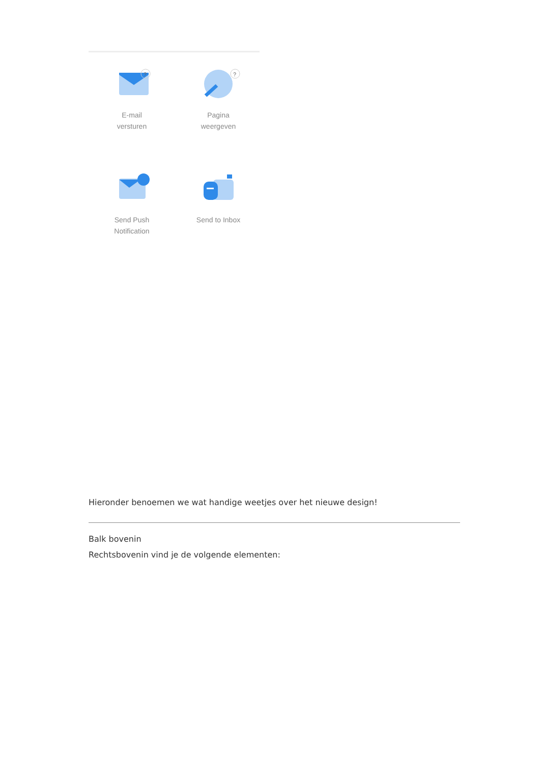?
E-mail
versturen
?
Pagina
weergeven
Send Push
Notification
Send to Inbox
Hieronder benoemen we wat handige weetjes over het nieuwe design!
Balk bovenin
Rechtsbovenin vind je de volgende elementen: